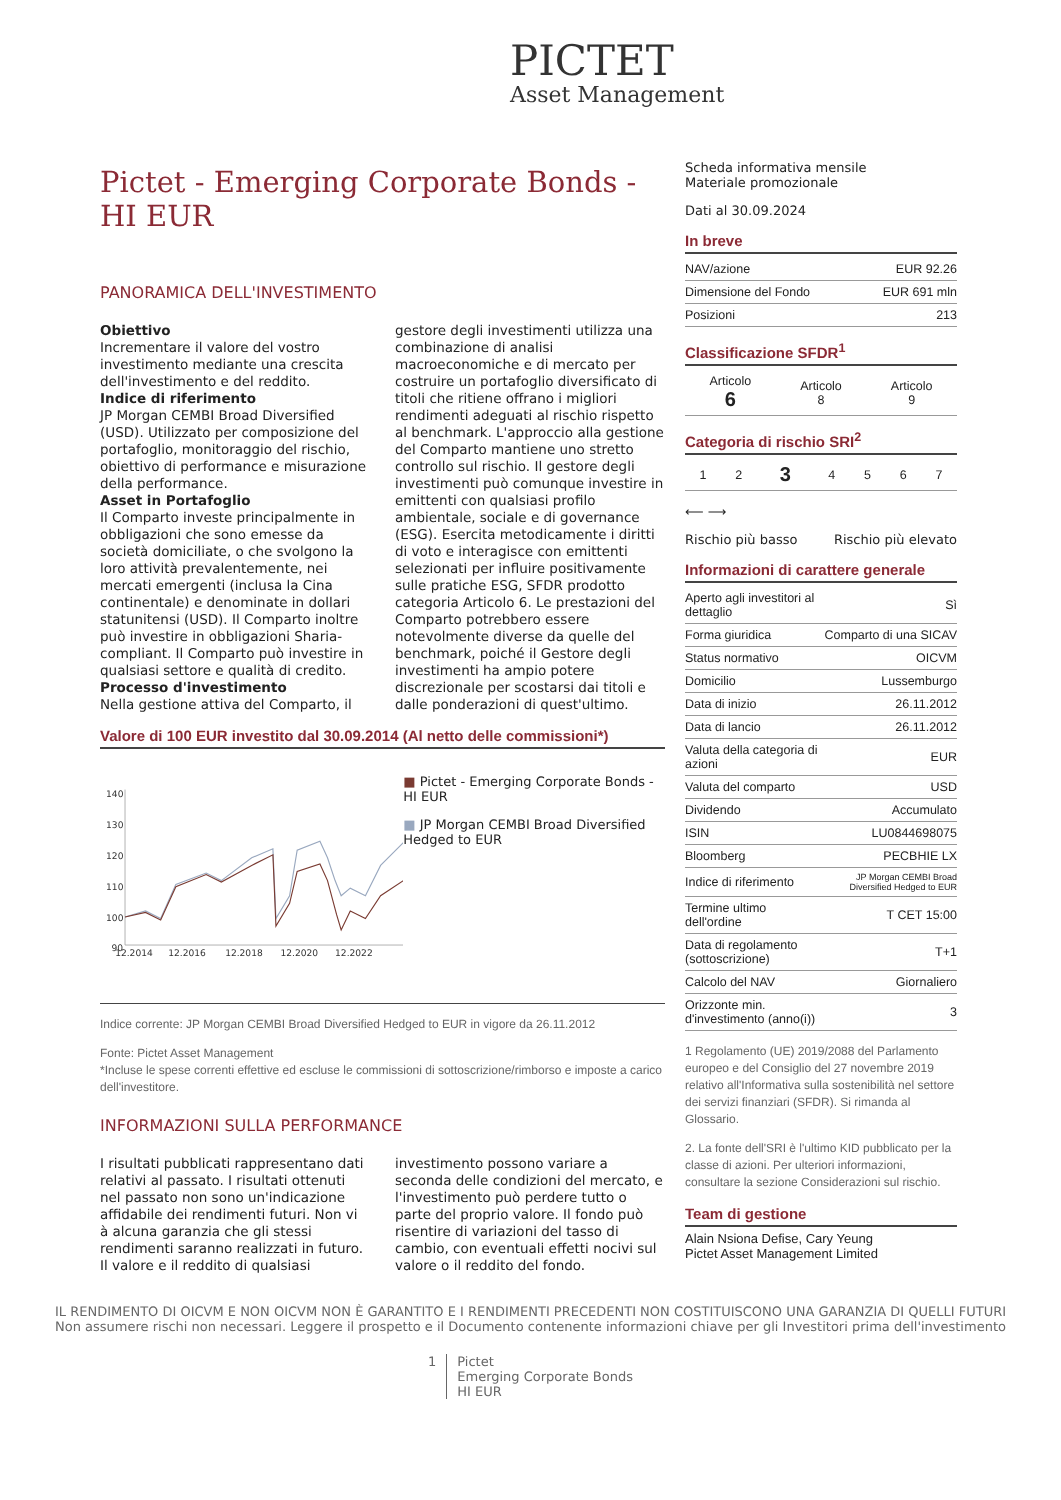PICTET
Asset Management
Pictet - Emerging Corporate Bonds - HI EUR
PANORAMICA DELL'INVESTIMENTO
Obiettivo
Incrementare il valore del vostro investimento mediante una crescita dell'investimento e del reddito.
Indice di riferimento
JP Morgan CEMBI Broad Diversified (USD). Utilizzato per composizione del portafoglio, monitoraggio del rischio, obiettivo di performance e misurazione della performance.
Asset in Portafoglio
Il Comparto investe principalmente in obbligazioni che sono emesse da società domiciliate, o che svolgono la loro attività prevalentemente, nei mercati emergenti (inclusa la Cina continentale) e denominate in dollari statunitensi (USD). Il Comparto inoltre può investire in obbligazioni Sharia-compliant. Il Comparto può investire in qualsiasi settore e qualità di credito.
Processo d'investimento
Nella gestione attiva del Comparto, il gestore degli investimenti utilizza una combinazione di analisi macroeconomiche e di mercato per costruire un portafoglio diversificato di titoli che ritiene offrano i migliori rendimenti adeguati al rischio rispetto al benchmark. L'approccio alla gestione del Comparto mantiene uno stretto controllo sul rischio. Il gestore degli investimenti può comunque investire in emittenti con qualsiasi profilo ambientale, sociale e di governance (ESG). Esercita metodicamente i diritti di voto e interagisce con emittenti selezionati per influire positivamente sulle pratiche ESG, SFDR prodotto categoria Articolo 6. Le prestazioni del Comparto potrebbero essere notevolmente diverse da quelle del benchmark, poiché il Gestore degli investimenti ha ampio potere discrezionale per scostarsi dai titoli e dalle ponderazioni di quest'ultimo.
Valore di 100 EUR investito dal 30.09.2014 (Al netto delle commissioni*)
140
130
120
110
100
90
12.2014
12.2016
12.2018
12.2020
12.2022
■ Pictet - Emerging Corporate Bonds - HI EUR
■ JP Morgan CEMBI Broad Diversified Hedged to EUR
Indice corrente: JP Morgan CEMBI Broad Diversified Hedged to EUR in vigore da 26.11.2012
Fonte: Pictet Asset Management
*Incluse le spese correnti effettive ed escluse le commissioni di sottoscrizione/rimborso e imposte a carico dell'investitore.
INFORMAZIONI SULLA PERFORMANCE
I risultati pubblicati rappresentano dati relativi al passato. I risultati ottenuti nel passato non sono un'indicazione affidabile dei rendimenti futuri. Non vi à alcuna garanzia che gli stessi rendimenti saranno realizzati in futuro. Il valore e il reddito di qualsiasi investimento possono variare a seconda delle condizioni del mercato, e l'investimento può perdere tutto o parte del proprio valore. Il fondo può risentire di variazioni del tasso di cambio, con eventuali effetti nocivi sul valore o il reddito del fondo.
Scheda informativa mensile
Materiale promozionale
Dati al 30.09.2024
In breve
| NAV/azione | EUR 92.26 |
| Dimensione del Fondo | EUR 691 mln |
| Posizioni | 213 |
Classificazione SFDR<sup>1</sup>
| Articolo 6 | Articolo 8 | Articolo 9 |
Categoria di rischio SRI<sup>2</sup>
| 1 | 2 | 3 | 4 | 5 | 6 | 7 |
⟵ ⟶
Rischio più basso Rischio più elevato
Informazioni di carattere generale
| Aperto agli investitori al dettaglio | Sì |
| Forma giuridica | Comparto di una SICAV |
| Status normativo | OICVM |
| Domicilio | Lussemburgo |
| Data di inizio | 26.11.2012 |
| Data di lancio | 26.11.2012 |
| Valuta della categoria di azioni | EUR |
| Valuta del comparto | USD |
| Dividendo | Accumulato |
| ISIN | LU0844698075 |
| Bloomberg | PECBHIE LX |
| Indice di riferimento | JP Morgan CEMBI Broad Diversified Hedged to EUR |
| Termine ultimo dell'ordine | T CET 15:00 |
| Data di regolamento (sottoscrizione) | T+1 |
| Calcolo del NAV | Giornaliero |
| Orizzonte min. d'investimento (anno(i)) | 3 |
1 Regolamento (UE) 2019/2088 del Parlamento europeo e del Consiglio del 27 novembre 2019 relativo all'Informativa sulla sostenibilità nel settore dei servizi finanziari (SFDR). Si rimanda al Glossario.
2. La fonte dell'SRI è l'ultimo KID pubblicato per la classe di azioni. Per ulteriori informazioni, consultare la sezione Considerazioni sul rischio.
Team di gestione
Alain Nsiona Defise, Cary Yeung
Pictet Asset Management Limited
IL RENDIMENTO DI OICVM E NON OICVM NON È GARANTITO E I RENDIMENTI PRECEDENTI NON COSTITUISCONO UNA GARANZIA DI QUELLI FUTURI
Non assumere rischi non necessari. Leggere il prospetto e il Documento contenente informazioni chiave per gli Investitori prima dell'investimento
1 Pictet
Emerging Corporate Bonds
HI EUR